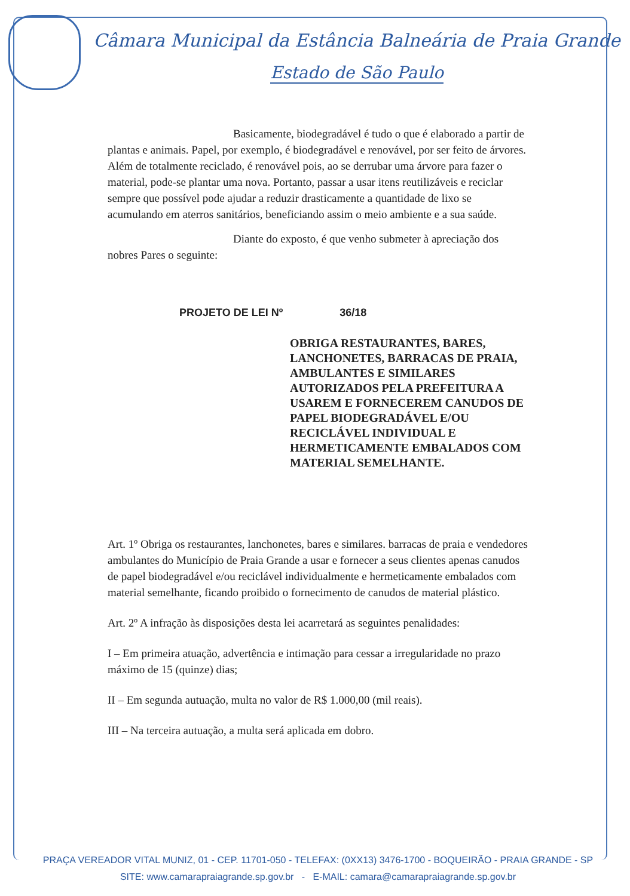Câmara Municipal da Estância Balneária de Praia Grande
Estado de São Paulo
Basicamente, biodegradável é tudo o que é elaborado a partir de plantas e animais. Papel, por exemplo, é biodegradável e renovável, por ser feito de árvores. Além de totalmente reciclado, é renovável pois, ao se derrubar uma árvore para fazer o material, pode-se plantar uma nova. Portanto, passar a usar itens reutilizáveis e reciclar sempre que possível pode ajudar a reduzir drasticamente a quantidade de lixo se acumulando em aterros sanitários, beneficiando assim o meio ambiente e a sua saúde.
Diante do exposto, é que venho submeter à apreciação dos nobres Pares o seguinte:
PROJETO DE LEI Nº 36/18
OBRIGA RESTAURANTES, BARES, LANCHONETES, BARRACAS DE PRAIA, AMBULANTES E SIMILARES AUTORIZADOS PELA PREFEITURA A USAREM E FORNECEREM CANUDOS DE PAPEL BIODEGRADÁVEL E/OU RECICLÁVEL INDIVIDUAL E HERMETICAMENTE EMBALADOS COM MATERIAL SEMELHANTE.
Art. 1º Obriga os restaurantes, lanchonetes, bares e similares. barracas de praia e vendedores ambulantes do Município de Praia Grande a usar e fornecer a seus clientes apenas canudos de papel biodegradável e/ou reciclável individualmente e hermeticamente embalados com material semelhante, ficando proibido o fornecimento de canudos de material plástico.
Art. 2º A infração às disposições desta lei acarretará as seguintes penalidades:
I – Em primeira atuação, advertência e intimação para cessar a irregularidade no prazo máximo de 15 (quinze) dias;
II – Em segunda autuação, multa no valor de R$ 1.000,00 (mil reais).
III – Na terceira autuação, a multa será aplicada em dobro.
PRAÇA VEREADOR VITAL MUNIZ, 01 - CEP. 11701-050 - TELEFAX: (0XX13) 3476-1700 - BOQUEIRÃO - PRAIA GRANDE - SP
SITE: www.camarapraiagrande.sp.gov.br - E-MAIL: camara@camarapraiagrande.sp.gov.br